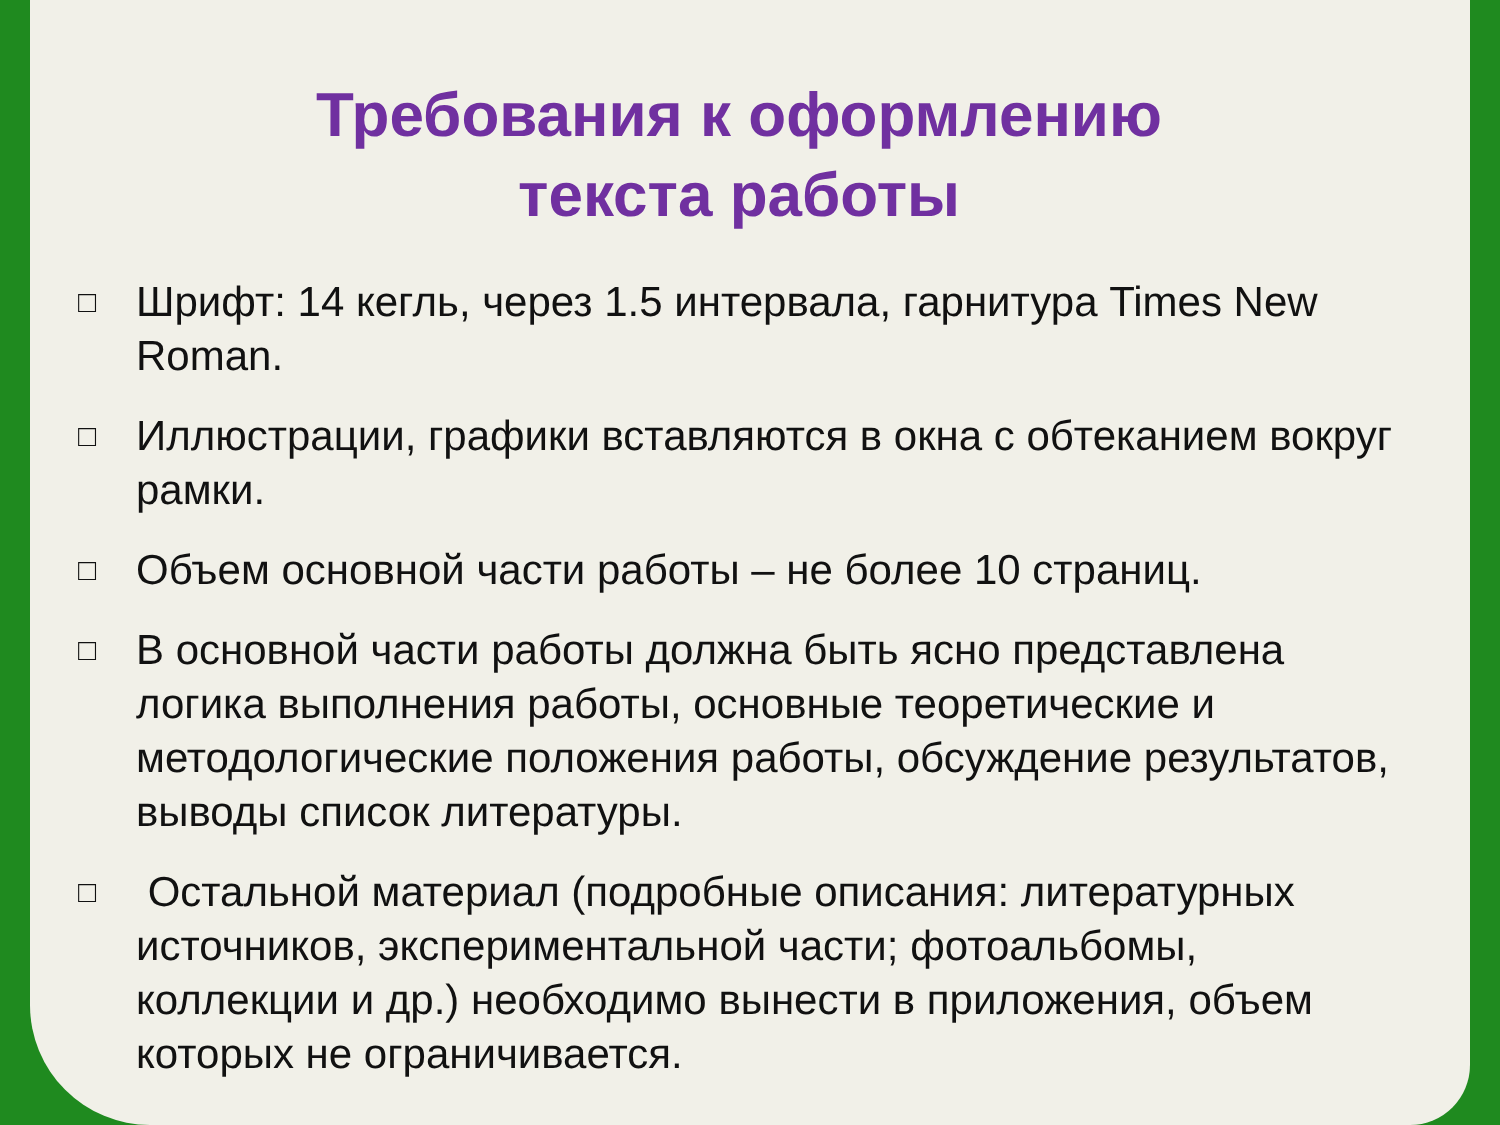Требования к оформлению
текста работы
□ Шрифт: 14 кегль, через 1.5 интервала, гарнитура Times New Roman.
□ Иллюстрации, графики вставляются в окна с обтеканием вокруг рамки.
□ Объем основной части работы – не более 10 страниц.
□ В основной части работы должна быть ясно представлена логика выполнения работы, основные теоретические и методологические положения работы, обсуждение результатов, выводы список литературы.
□ Остальной материал (подробные описания: литературных источников, экспериментальной части; фотоальбомы, коллекции и др.) необходимо вынести в приложения, объем которых не ограничивается.